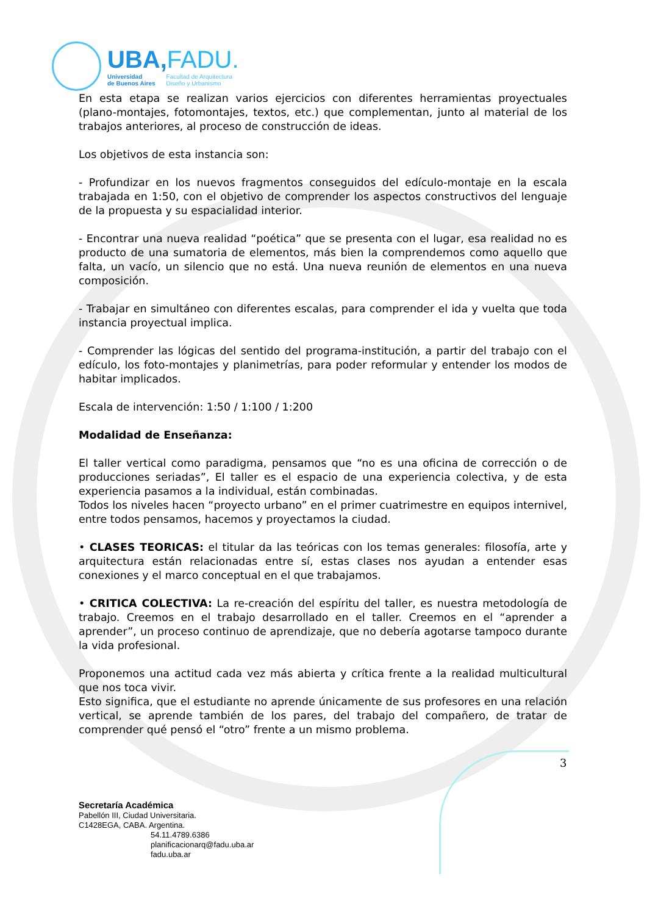UBA, FADU.
Universidad
de Buenos Aires
Facultad de Arquitectura
Diseño y Urbanismo
En esta etapa se realizan varios ejercicios con diferentes herramientas proyectuales (plano-montajes, fotomontajes, textos, etc.) que complementan, junto al material de los trabajos anteriores, al proceso de construcción de ideas.
Los objetivos de esta instancia son:
- Profundizar en los nuevos fragmentos conseguidos del edículo-montaje en la escala trabajada en 1:50, con el objetivo de comprender los aspectos constructivos del lenguaje de la propuesta y su espacialidad interior.
- Encontrar una nueva realidad “poética” que se presenta con el lugar, esa realidad no es producto de una sumatoria de elementos, más bien la comprendemos como aquello que falta, un vacío, un silencio que no está. Una nueva reunión de elementos en una nueva composición.
- Trabajar en simultáneo con diferentes escalas, para comprender el ida y vuelta que toda instancia proyectual implica.
- Comprender las lógicas del sentido del programa-institución, a partir del trabajo con el edículo, los foto-montajes y planimetrías, para poder reformular y entender los modos de habitar implicados.
Escala de intervención: 1:50 / 1:100 / 1:200
Modalidad de Enseñanza:
El taller vertical como paradigma, pensamos que “no es una oficina de corrección o de producciones seriadas”, El taller es el espacio de una experiencia colectiva, y de esta experiencia pasamos a la individual, están combinadas.
Todos los niveles hacen “proyecto urbano” en el primer cuatrimestre en equipos internivel, entre todos pensamos, hacemos y proyectamos la ciudad.
• CLASES TEORICAS: el titular da las teóricas con los temas generales: filosofía, arte y arquitectura están relacionadas entre sí, estas clases nos ayudan a entender esas conexiones y el marco conceptual en el que trabajamos.
• CRITICA COLECTIVA: La re-creación del espíritu del taller, es nuestra metodología de trabajo. Creemos en el trabajo desarrollado en el taller. Creemos en el “aprender a aprender”, un proceso continuo de aprendizaje, que no debería agotarse tampoco durante la vida profesional.
Proponemos una actitud cada vez más abierta y crítica frente a la realidad multicultural que nos toca vivir.
Esto significa, que el estudiante no aprende únicamente de sus profesores en una relación vertical, se aprende también de los pares, del trabajo del compañero, de tratar de comprender qué pensó el “otro” frente a un mismo problema.
3
Secretaría Académica
Pabellón III, Ciudad Universitaria.
C1428EGA, CABA. Argentina.
54.11.4789.6386
planificacionarq@fadu.uba.ar
fadu.uba.ar